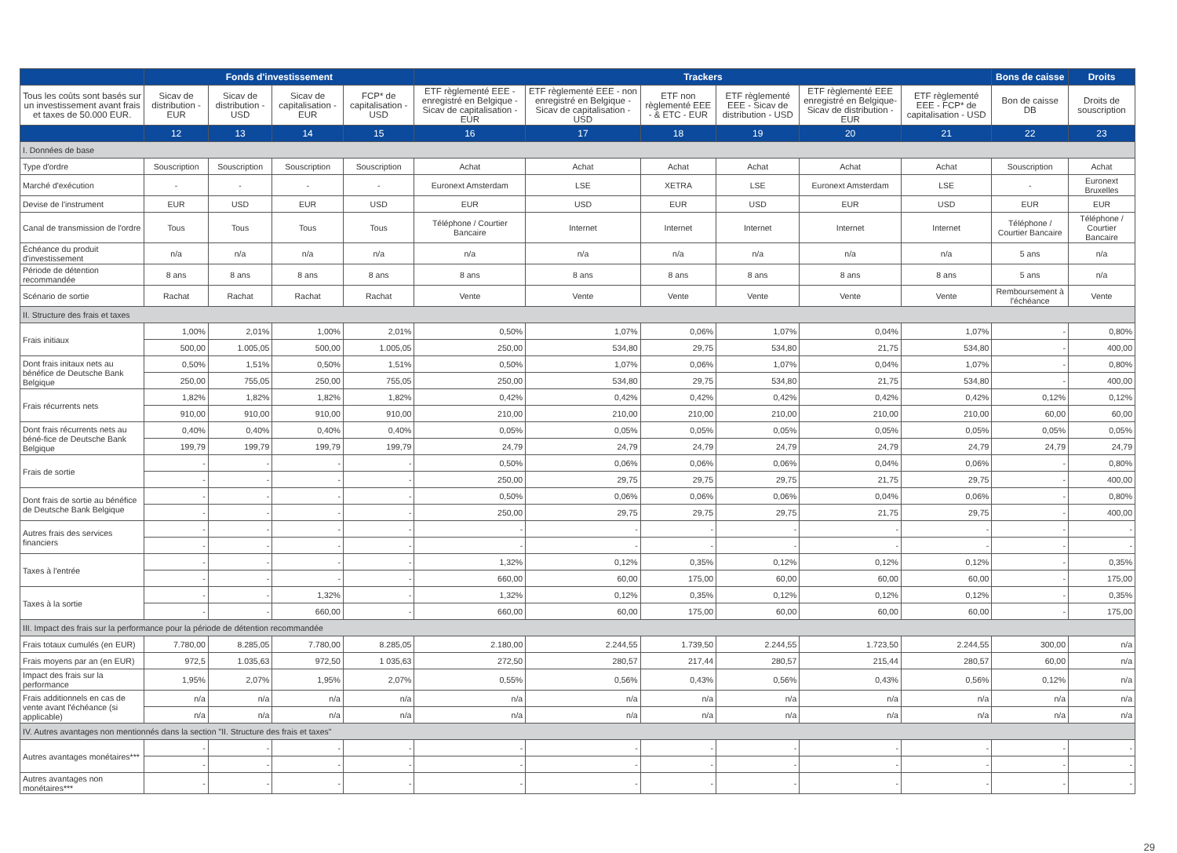| | Fonds d'investissement | | | | Trackers | | | | | | Bons de caisse | Droits |
| --- | --- | --- | --- | --- | --- | --- | --- | --- | --- | --- | --- | --- |
| Tous les coûts sont basés sur un investissement avant frais et taxes de 50.000 EUR. | Sicav de distribution - EUR | Sicav de distribution - USD | Sicav de capitalisation - EUR | FCP* de capitalisation - USD | ETF règlementé EEE - enregistré en Belgique - Sicav de capitalisation - EUR | ETF règlementé EEE - non enregistré en Belgique - Sicav de capitalisation - USD | ETF non règlementé EEE - & ETC - EUR | ETF règlementé EEE - Sicav de distribution - USD | ETF règlementé EEE enregistré en Belgique-Sicav de distribution - EUR | ETF règlementé EEE - FCP* de capitalisation - USD | Bon de caisse DB | Droits de souscription |
| | 12 | 13 | 14 | 15 | 16 | 17 | 18 | 19 | 20 | 21 | 22 | 23 |
| I. Données de base | | | | | | | | | | | | |
| Type d'ordre | Souscription | Souscription | Souscription | Souscription | Achat | Achat | Achat | Achat | Achat | Achat | Souscription | Achat |
| Marché d'exécution | - | - | - | - | Euronext Amsterdam | LSE | XETRA | LSE | Euronext Amsterdam | LSE | - | Euronext Bruxelles |
| Devise de l'instrument | EUR | USD | EUR | USD | EUR | USD | EUR | USD | EUR | USD | EUR | EUR |
| Canal de transmission de l'ordre | Tous | Tous | Tous | Tous | Téléphone / Courtier Bancaire | Internet | Internet | Internet | Internet | Internet | Téléphone / Courtier Bancaire | Téléphone / Courtier Bancaire |
| Échéance du produit d'investissement | n/a | n/a | n/a | n/a | n/a | n/a | n/a | n/a | n/a | n/a | 5 ans | n/a |
| Période de détention recommandée | 8 ans | 8 ans | 8 ans | 8 ans | 8 ans | 8 ans | 8 ans | 8 ans | 8 ans | 8 ans | 5 ans | n/a |
| Scénario de sortie | Rachat | Rachat | Rachat | Rachat | Vente | Vente | Vente | Vente | Vente | Vente | Remboursement à l'échéance | Vente |
| II. Structure des frais et taxes | | | | | | | | | | | | |
| Frais initiaux | 1,00% | 2,01% | 1,00% | 2,01% | 0,50% | 1,07% | 0,06% | 1,07% | 0,04% | 1,07% | - | 0,80% |
| | 500,00 | 1.005,05 | 500,00 | 1.005,05 | 250,00 | 534,80 | 29,75 | 534,80 | 21,75 | 534,80 | - | 400,00 |
| Dont frais initaux nets au bénéfice de Deutsche Bank Belgique | 0,50% | 1,51% | 0,50% | 1,51% | 0,50% | 1,07% | 0,06% | 1,07% | 0,04% | 1,07% | - | 0,80% |
| | 250,00 | 755,05 | 250,00 | 755,05 | 250,00 | 534,80 | 29,75 | 534,80 | 21,75 | 534,80 | - | 400,00 |
| Frais récurrents nets | 1,82% | 1,82% | 1,82% | 1,82% | 0,42% | 0,42% | 0,42% | 0,42% | 0,42% | 0,42% | 0,12% | 0,12% |
| | 910,00 | 910,00 | 910,00 | 910,00 | 210,00 | 210,00 | 210,00 | 210,00 | 210,00 | 210,00 | 60,00 | 60,00 |
| Dont frais récurrents nets au béné-fice de Deutsche Bank Belgique | 0,40% | 0,40% | 0,40% | 0,40% | 0,05% | 0,05% | 0,05% | 0,05% | 0,05% | 0,05% | 0,05% | 0,05% |
| | 199,79 | 199,79 | 199,79 | 199,79 | 24,79 | 24,79 | 24,79 | 24,79 | 24,79 | 24,79 | 24,79 | 24,79 |
| Frais de sortie | - | - | - | - | 0,50% | 0,06% | 0,06% | 0,06% | 0,04% | 0,06% | - | 0,80% |
| | - | - | - | - | 250,00 | 29,75 | 29,75 | 29,75 | 21,75 | 29,75 | - | 400,00 |
| Dont frais de sortie au bénéfice de Deutsche Bank Belgique | - | - | - | - | 0,50% | 0,06% | 0,06% | 0,06% | 0,04% | 0,06% | - | 0,80% |
| | - | - | - | - | 250,00 | 29,75 | 29,75 | 29,75 | 21,75 | 29,75 | - | 400,00 |
| Autres frais des services financiers | - | - | - | - | - | - | - | - | - | - | - | - |
| | - | - | - | - | - | - | - | - | - | - | - | - |
| Taxes à l'entrée | - | - | - | - | 1,32% | 0,12% | 0,35% | 0,12% | 0,12% | 0,12% | - | 0,35% |
| | - | - | - | - | 660,00 | 60,00 | 175,00 | 60,00 | 60,00 | 60,00 | - | 175,00 |
| Taxes à la sortie | - | - | 1,32% | - | 1,32% | 0,12% | 0,35% | 0,12% | 0,12% | 0,12% | - | 0,35% |
| | - | - | 660,00 | - | 660,00 | 60,00 | 175,00 | 60,00 | 60,00 | 60,00 | - | 175,00 |
| III. Impact des frais sur la performance pour la période de détention recommandée | | | | | | | | | | | | |
| Frais totaux cumulés (en EUR) | 7.780,00 | 8.285,05 | 7.780,00 | 8.285,05 | 2.180,00 | 2.244,55 | 1.739,50 | 2.244,55 | 1.723,50 | 2.244,55 | 300,00 | n/a |
| Frais moyens par an (en EUR) | 972,5 | 1.035,63 | 972,50 | 1 035,63 | 272,50 | 280,57 | 217,44 | 280,57 | 215,44 | 280,57 | 60,00 | n/a |
| Impact des frais sur la performance | 1,95% | 2,07% | 1,95% | 2,07% | 0,55% | 0,56% | 0,43% | 0,56% | 0,43% | 0,56% | 0,12% | n/a |
| Frais additionnels en cas de vente avant l'échéance (si applicable) | n/a | n/a | n/a | n/a | n/a | n/a | n/a | n/a | n/a | n/a | n/a | n/a |
| | n/a | n/a | n/a | n/a | n/a | n/a | n/a | n/a | n/a | n/a | n/a | n/a |
| IV. Autres avantages non mentionnés dans la section "II. Structure des frais et taxes" | | | | | | | | | | | | |
| Autres avantages monétaires*** | - | - | - | - | - | - | - | - | - | - | - | - |
| | - | - | - | - | - | - | - | - | - | - | - | - |
| Autres avantages non monétaires*** | - | - | - | - | - | - | - | - | - | - | - | - |
29